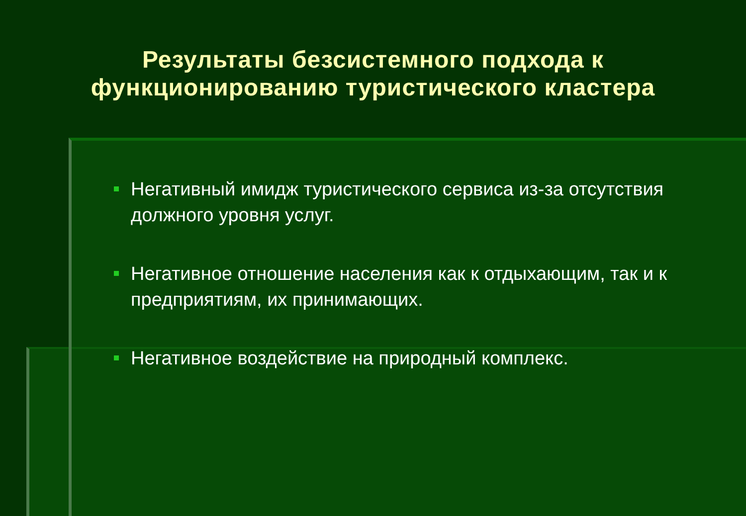Результаты безсистемного подхода к
функционированию туристического кластера
Негативный имидж туристического сервиса из-за отсутствия должного уровня услуг.
Негативное отношение населения как к отдыхающим, так и к предприятиям, их принимающих.
Негативное воздействие на природный комплекс.